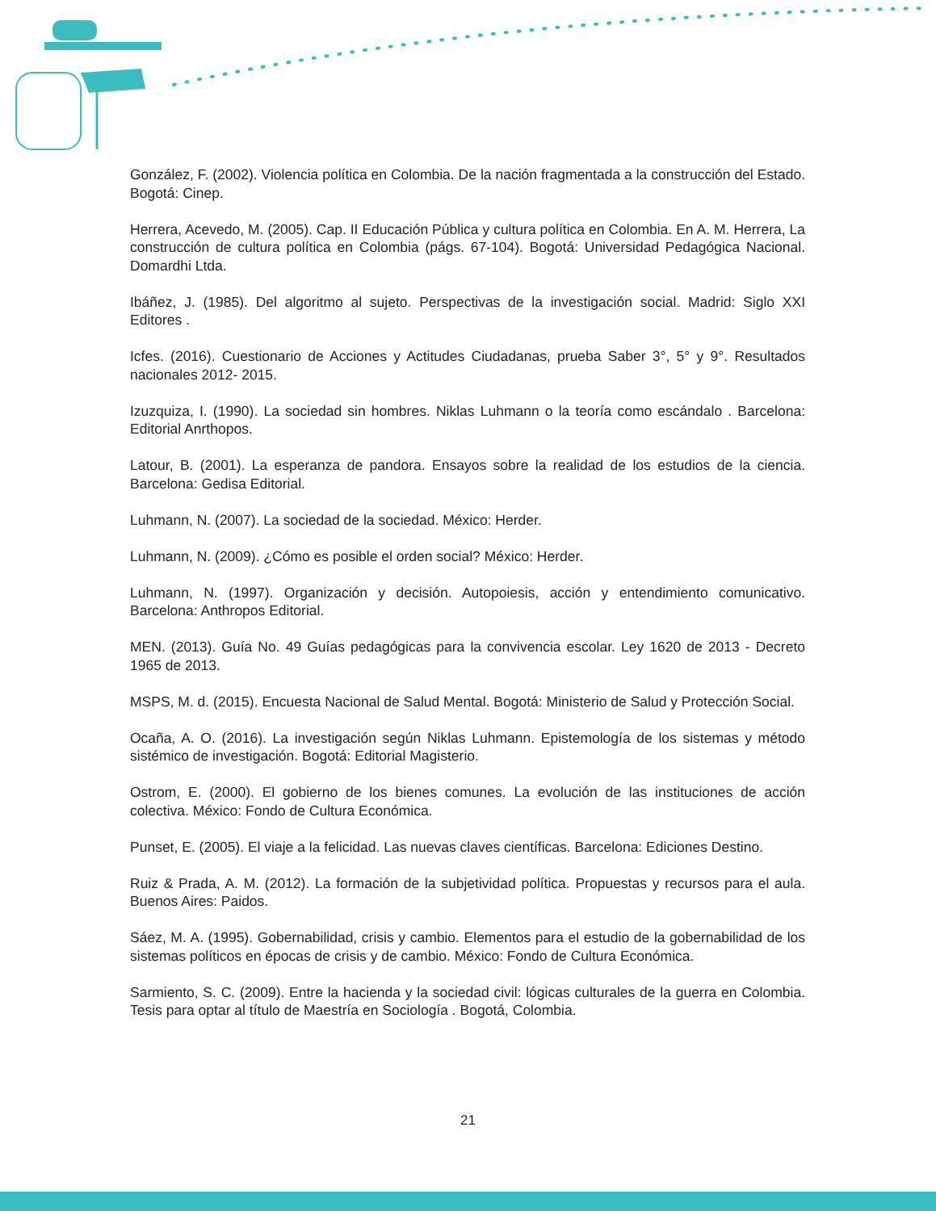González, F. (2002). Violencia política en Colombia. De la nación fragmentada a la construcción del Estado. Bogotá: Cinep.
Herrera, Acevedo, M. (2005). Cap. II Educación Pública y cultura política en Colombia. En A. M. Herrera, La construcción de cultura política en Colombia (págs. 67-104). Bogotá: Universidad Pedagógica Nacional. Domardhi Ltda.
Ibáñez, J. (1985). Del algoritmo al sujeto. Perspectivas de la investigación social. Madrid: Siglo XXI Editores .
Icfes. (2016). Cuestionario de Acciones y Actitudes Ciudadanas, prueba Saber 3°, 5° y 9°. Resultados nacionales 2012- 2015.
Izuzquiza, I. (1990). La sociedad sin hombres. Niklas Luhmann o la teoría como escándalo . Barcelona: Editorial Anrthopos.
Latour, B. (2001). La esperanza de pandora. Ensayos sobre la realidad de los estudios de la ciencia. Barcelona: Gedisa Editorial.
Luhmann, N. (2007). La sociedad de la sociedad. México: Herder.
Luhmann, N. (2009). ¿Cómo es posible el orden social? México: Herder.
Luhmann, N. (1997). Organización y decisión. Autopoiesis, acción y entendimiento comunicativo. Barcelona: Anthropos Editorial.
MEN. (2013). Guía No. 49 Guías pedagógicas para la convivencia escolar. Ley 1620 de 2013 - Decreto 1965 de 2013.
MSPS, M. d. (2015). Encuesta Nacional de Salud Mental. Bogotá: Ministerio de Salud y Protección Social.
Ocaña, A. O. (2016). La investigación según Niklas Luhmann. Epistemología de los sistemas y método sistémico de investigación. Bogotá: Editorial Magisterio.
Ostrom, E. (2000). El gobierno de los bienes comunes. La evolución de las instituciones de acción colectiva. México: Fondo de Cultura Económica.
Punset, E. (2005). El viaje a la felicidad. Las nuevas claves científicas. Barcelona: Ediciones Destino.
Ruiz & Prada, A. M. (2012). La formación de la subjetividad política. Propuestas y recursos para el aula. Buenos Aires: Paidos.
Sáez, M. A. (1995). Gobernabilidad, crisis y cambio. Elementos para el estudio de la gobernabilidad de los sistemas políticos en épocas de crisis y de cambio. México: Fondo de Cultura Económica.
Sarmiento, S. C. (2009). Entre la hacienda y la sociedad civil: lógicas culturales de la guerra en Colombia. Tesis para optar al título de Maestría en Sociología . Bogotá, Colombia.
21